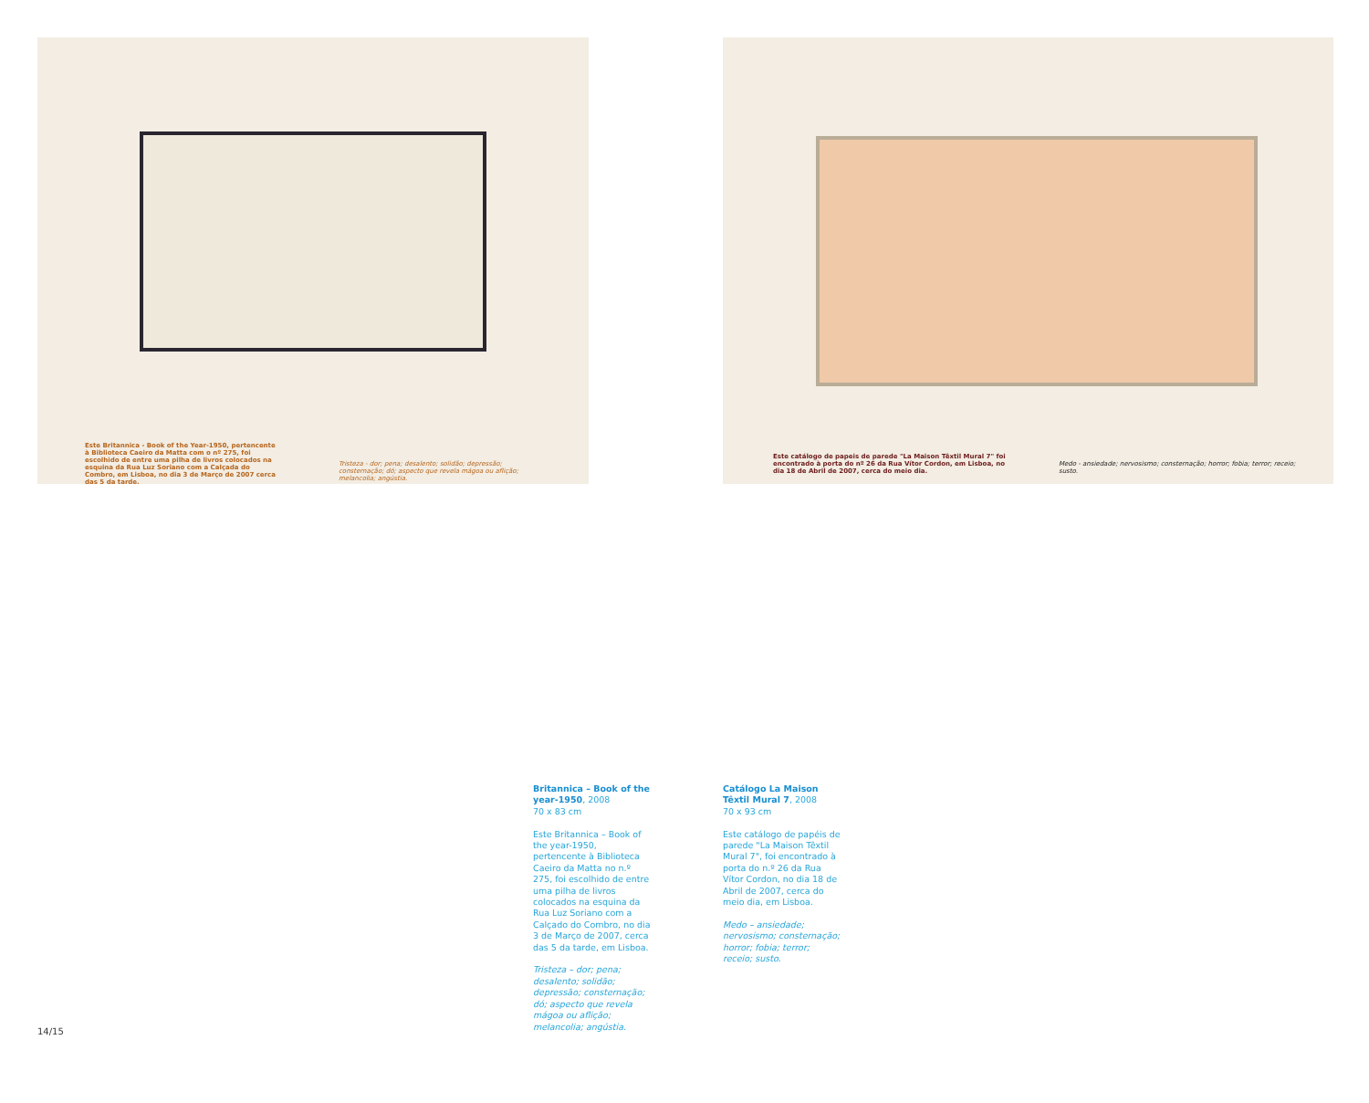Este Britannica - Book of the Year-1950, pertencente à Biblioteca Caeiro da Matta com o nº 275, foi escolhido de entre uma pilha de livros colocados na esquina da Rua Luz Soriano com a Calçada do Combro, em Lisboa, no dia 3 de Março de 2007 cerca das 5 da tarde.
Tristeza - dor; pena; desalento; solidão; depressão; consternação; dó; aspecto que revela mágoa ou aflição; melancolia; angústia.
Este catálogo de papeis de parede "La Maison Têxtil Mural 7" foi encontrado à porta do nº 26 da Rua Vítor Cordon, em Lisboa, no dia 18 de Abril de 2007, cerca do meio dia.
Medo - ansiedade; nervosismo; consternação; horror; fobia; terror; receio; susto.
Britannica – Book of the year-1950, 2008
70 x 83 cm
Este Britannica – Book of the year-1950, pertencente à Biblioteca Caeiro da Matta no n.º 275, foi escolhido de entre uma pilha de livros colocados na esquina da Rua Luz Soriano com a Calçado do Combro, no dia 3 de Março de 2007, cerca das 5 da tarde, em Lisboa.
Tristeza – dor; pena; desalento; solidão; depressão; consternação; dó; aspecto que revela mágoa ou aflição; melancolia; angústia.
Catálogo La Maison Têxtil Mural 7, 2008
70 x 93 cm
Este catálogo de papéis de parede "La Maison Têxtil Mural 7", foi encontrado à porta do n.º 26 da Rua Vítor Cordon, no dia 18 de Abril de 2007, cerca do meio dia, em Lisboa.
Medo – ansiedade; nervosismo; consternação; horror; fobia; terror; receio; susto.
14/15